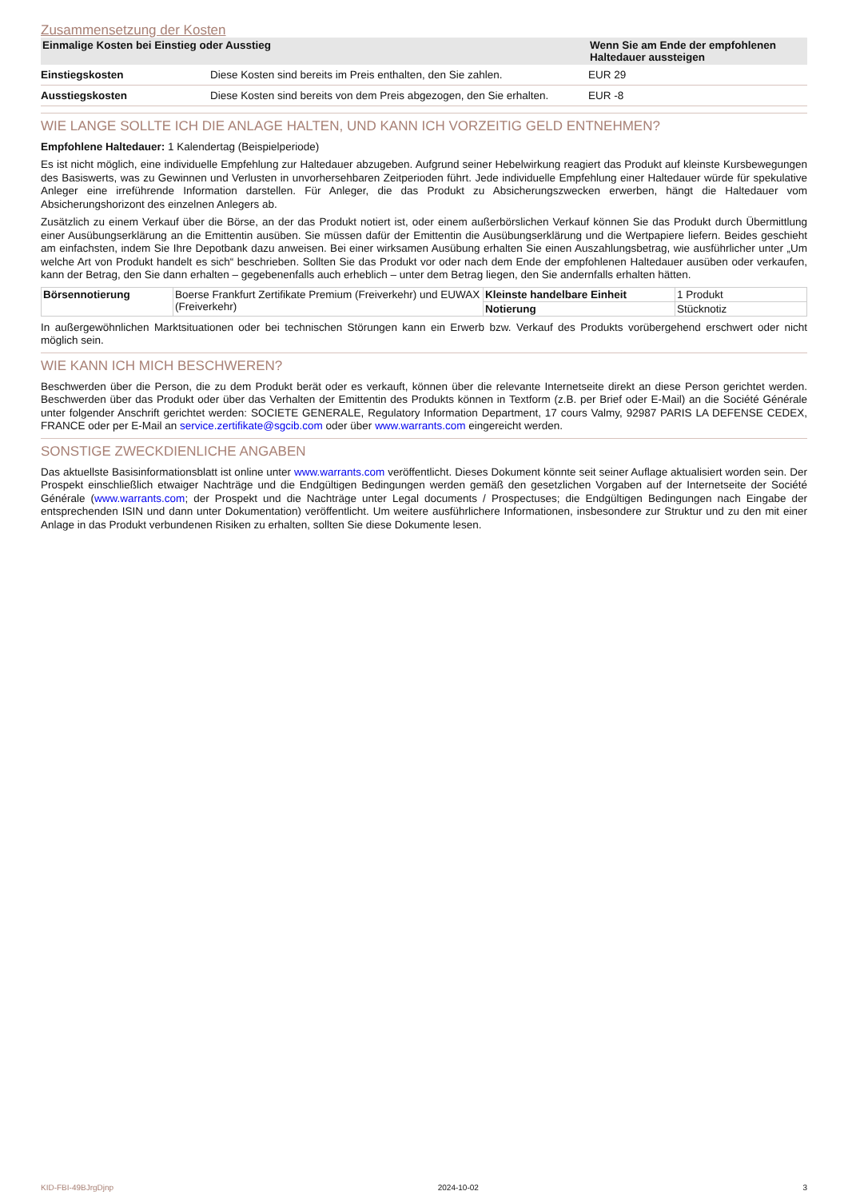Zusammensetzung der Kosten
| Einmalige Kosten bei Einstieg oder Ausstieg | | Wenn Sie am Ende der empfohlenen Haltedauer aussteigen |
| --- | --- | --- |
| Einstiegskosten | Diese Kosten sind bereits im Preis enthalten, den Sie zahlen. | EUR 29 |
| Ausstiegskosten | Diese Kosten sind bereits von dem Preis abgezogen, den Sie erhalten. | EUR -8 |
WIE LANGE SOLLTE ICH DIE ANLAGE HALTEN, UND KANN ICH VORZEITIG GELD ENTNEHMEN?
Empfohlene Haltedauer: 1 Kalendertag (Beispielperiode)
Es ist nicht möglich, eine individuelle Empfehlung zur Haltedauer abzugeben. Aufgrund seiner Hebelwirkung reagiert das Produkt auf kleinste Kursbewegungen des Basiswerts, was zu Gewinnen und Verlusten in unvorhersehbaren Zeitperioden führt. Jede individuelle Empfehlung einer Haltedauer würde für spekulative Anleger eine irreführende Information darstellen. Für Anleger, die das Produkt zu Absicherungszwecken erwerben, hängt die Haltedauer vom Absicherungshorizont des einzelnen Anlegers ab.
Zusätzlich zu einem Verkauf über die Börse, an der das Produkt notiert ist, oder einem außerbörslichen Verkauf können Sie das Produkt durch Übermittlung einer Ausübungserklärung an die Emittentin ausüben. Sie müssen dafür der Emittentin die Ausübungserklärung und die Wertpapiere liefern. Beides geschieht am einfachsten, indem Sie Ihre Depotbank dazu anweisen. Bei einer wirksamen Ausübung erhalten Sie einen Auszahlungsbetrag, wie ausführlicher unter „Um welche Art von Produkt handelt es sich“ beschrieben. Sollten Sie das Produkt vor oder nach dem Ende der empfohlenen Haltedauer ausüben oder verkaufen, kann der Betrag, den Sie dann erhalten – gegebenenfalls auch erheblich – unter dem Betrag liegen, den Sie andernfalls erhalten hätten.
| Börsennotierung | Boerse Frankfurt Zertifikate Premium (Freiverkehr) und EUWAX (Freiverkehr) | Kleinste handelbare Einheit | 1 Produkt |
| | | Notierung | Stücknotiz |
In außergewöhnlichen Marktsituationen oder bei technischen Störungen kann ein Erwerb bzw. Verkauf des Produkts vorübergehend erschwert oder nicht möglich sein.
WIE KANN ICH MICH BESCHWEREN?
Beschwerden über die Person, die zu dem Produkt berät oder es verkauft, können über die relevante Internetseite direkt an diese Person gerichtet werden. Beschwerden über das Produkt oder über das Verhalten der Emittentin des Produkts können in Textform (z.B. per Brief oder E-Mail) an die Société Générale unter folgender Anschrift gerichtet werden: SOCIETE GENERALE, Regulatory Information Department, 17 cours Valmy, 92987 PARIS LA DEFENSE CEDEX, FRANCE oder per E-Mail an service.zertifikate@sgcib.com oder über www.warrants.com eingereicht werden.
SONSTIGE ZWECKDIENLICHE ANGABEN
Das aktuellste Basisinformationsblatt ist online unter www.warrants.com veröffentlicht. Dieses Dokument könnte seit seiner Auflage aktualisiert worden sein. Der Prospekt einschließlich etwaiger Nachträge und die Endgültigen Bedingungen werden gemäß den gesetzlichen Vorgaben auf der Internetseite der Société Générale (www.warrants.com; der Prospekt und die Nachträge unter Legal documents / Prospectuses; die Endgültigen Bedingungen nach Eingabe der entsprechenden ISIN und dann unter Dokumentation) veröffentlicht. Um weitere ausführlichere Informationen, insbesondere zur Struktur und zu den mit einer Anlage in das Produkt verbundenen Risiken zu erhalten, sollten Sie diese Dokumente lesen.
KID-FBI-49BJrgDjnp 2024-10-02 3